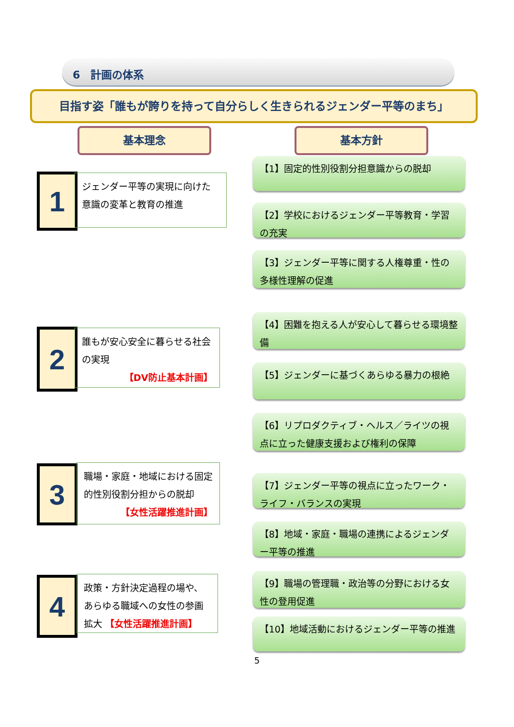6　計画の体系
目指す姿「誰もが誇りを持って自分らしく生きられるジェンダー平等のまち」
基本理念 基本方針
1
ジェンダー平等の実現に向けた意識の変革と教育の推進
【1】固定的性別役割分担意識からの脱却
【2】学校におけるジェンダー平等教育・学習の充実
【3】ジェンダー平等に関する人権尊重・性の多様性理解の促進
2
誰もが安心安全に暮らせる社会の実現
【DV防止基本計画】
【4】困難を抱える人が安心して暮らせる環境整備
【5】ジェンダーに基づくあらゆる暴力の根絶
【6】リプロダクティブ・ヘルス／ライツの視点に立った健康支援および権利の保障
3
職場・家庭・地域における固定的性別役割分担からの脱却
【女性活躍推進計画】
【7】ジェンダー平等の視点に立ったワーク・ライフ・バランスの実現
【8】地域・家庭・職場の連携によるジェンダー平等の推進
4
政策・方針決定過程の場や、あらゆる職域への女性の参画拡大 【女性活躍推進計画】
【9】職場の管理職・政治等の分野における女性の登用促進
【10】地域活動におけるジェンダー平等の推進
5